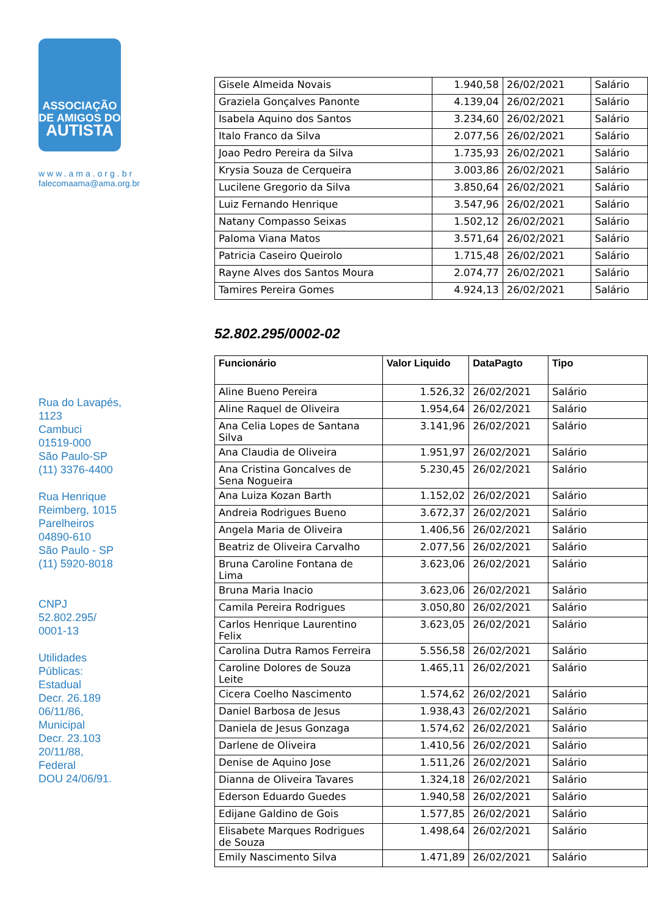ASSOCIAÇÃO
DE AMIGOS DO
AUTISTA
www.ama.org.br
falecomaama@ama.org.br
Rua do Lavapés,
1123
Cambuci
01519-000
São Paulo-SP
(11) 3376-4400
Rua Henrique
Reimberg, 1015
Parelheiros
04890-610
São Paulo - SP
(11) 5920-8018
CNPJ
52.802.295/
0001-13
Utilidades
Públicas:
Estadual
Decr. 26.189
06/11/86,
Municipal
Decr. 23.103
20/11/88,
Federal
DOU 24/06/91.
| Gisele Almeida Novais | 1.940,58 | 26/02/2021 | Salário |
| Graziela Gonçalves Panonte | 4.139,04 | 26/02/2021 | Salário |
| Isabela Aquino dos Santos | 3.234,60 | 26/02/2021 | Salário |
| Italo Franco da Silva | 2.077,56 | 26/02/2021 | Salário |
| Joao Pedro Pereira da Silva | 1.735,93 | 26/02/2021 | Salário |
| Krysia Souza de Cerqueira | 3.003,86 | 26/02/2021 | Salário |
| Lucilene Gregorio da Silva | 3.850,64 | 26/02/2021 | Salário |
| Luiz Fernando Henrique | 3.547,96 | 26/02/2021 | Salário |
| Natany Compasso Seixas | 1.502,12 | 26/02/2021 | Salário |
| Paloma Viana Matos | 3.571,64 | 26/02/2021 | Salário |
| Patricia Caseiro Queirolo | 1.715,48 | 26/02/2021 | Salário |
| Rayne Alves dos Santos Moura | 2.074,77 | 26/02/2021 | Salário |
| Tamires Pereira Gomes | 4.924,13 | 26/02/2021 | Salário |
52.802.295/0002-02
| Funcionário | Valor Liquido | DataPagto | Tipo |
| --- | --- | --- | --- |
| Aline Bueno Pereira | 1.526,32 | 26/02/2021 | Salário |
| Aline Raquel de Oliveira | 1.954,64 | 26/02/2021 | Salário |
| Ana Celia Lopes de Santana Silva | 3.141,96 | 26/02/2021 | Salário |
| Ana Claudia de Oliveira | 1.951,97 | 26/02/2021 | Salário |
| Ana Cristina Goncalves de Sena Nogueira | 5.230,45 | 26/02/2021 | Salário |
| Ana Luiza Kozan Barth | 1.152,02 | 26/02/2021 | Salário |
| Andreia Rodrigues Bueno | 3.672,37 | 26/02/2021 | Salário |
| Angela Maria de Oliveira | 1.406,56 | 26/02/2021 | Salário |
| Beatriz de Oliveira Carvalho | 2.077,56 | 26/02/2021 | Salário |
| Bruna Caroline Fontana de Lima | 3.623,06 | 26/02/2021 | Salário |
| Bruna Maria Inacio | 3.623,06 | 26/02/2021 | Salário |
| Camila Pereira Rodrigues | 3.050,80 | 26/02/2021 | Salário |
| Carlos Henrique Laurentino Felix | 3.623,05 | 26/02/2021 | Salário |
| Carolina Dutra Ramos Ferreira | 5.556,58 | 26/02/2021 | Salário |
| Caroline Dolores de Souza Leite | 1.465,11 | 26/02/2021 | Salário |
| Cicera Coelho Nascimento | 1.574,62 | 26/02/2021 | Salário |
| Daniel Barbosa de Jesus | 1.938,43 | 26/02/2021 | Salário |
| Daniela de Jesus Gonzaga | 1.574,62 | 26/02/2021 | Salário |
| Darlene de Oliveira | 1.410,56 | 26/02/2021 | Salário |
| Denise de Aquino Jose | 1.511,26 | 26/02/2021 | Salário |
| Dianna de Oliveira Tavares | 1.324,18 | 26/02/2021 | Salário |
| Ederson Eduardo Guedes | 1.940,58 | 26/02/2021 | Salário |
| Edijane Galdino de Gois | 1.577,85 | 26/02/2021 | Salário |
| Elisabete Marques Rodrigues de Souza | 1.498,64 | 26/02/2021 | Salário |
| Emily Nascimento Silva | 1.471,89 | 26/02/2021 | Salário |